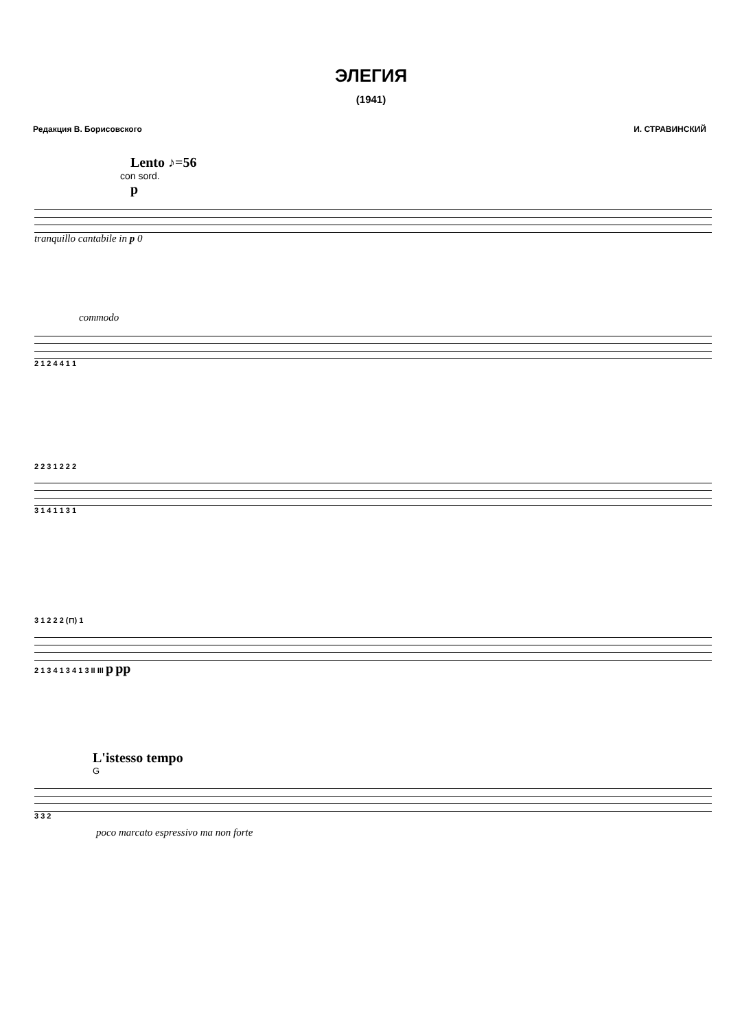ЭЛЕГИЯ
(1941)
Редакция В. Борисовского И. СТРАВИНСКИЙ
Lento ♪=56
con sord.
p
tranquillo cantabile in p 0
commodo
2 1 2 4 4 1 1
2 2 3 1 2 2 2
3 1 4 1 1 3 1
3 1 2 2 2 (⊓) 1
2 1 3 4 1 3 4 1 3 II III p pp
L'istesso tempo
G
3 3 2
poco marcato espressivo ma non forte